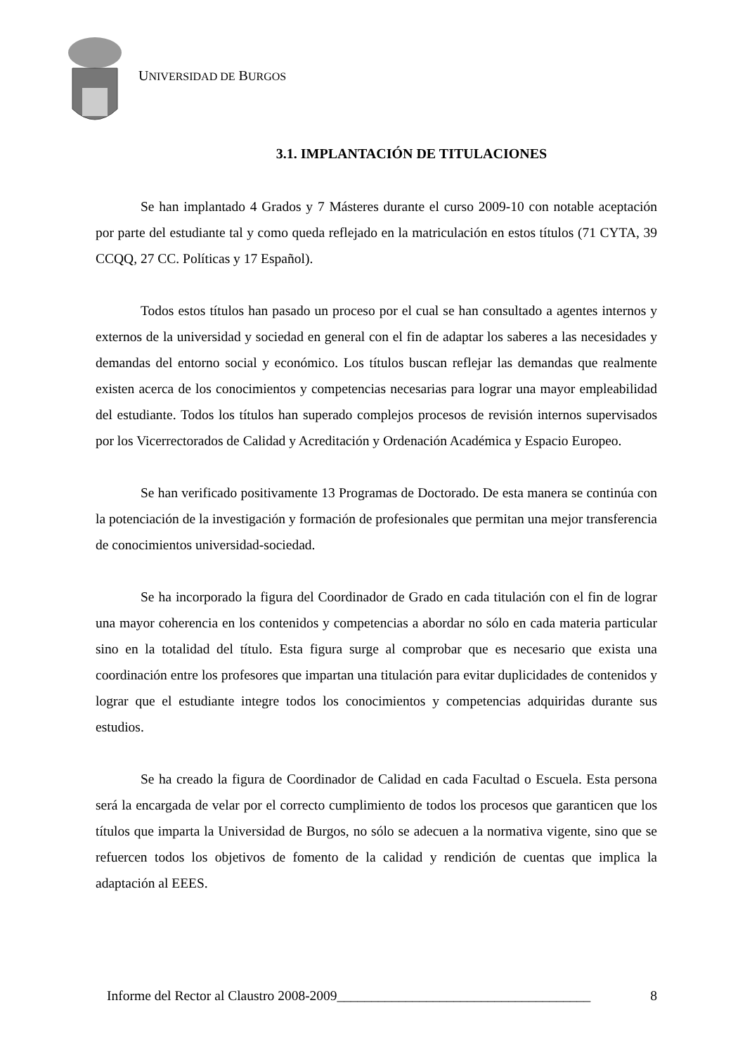UNIVERSIDAD DE BURGOS
3.1. IMPLANTACIÓN DE TITULACIONES
Se han implantado 4 Grados y 7 Másteres durante el curso 2009-10 con notable aceptación por parte del estudiante tal y como queda reflejado en la matriculación en estos títulos (71 CYTA, 39 CCQQ, 27 CC. Políticas y 17 Español).
Todos estos títulos han pasado un proceso por el cual se han consultado a agentes internos y externos de la universidad y sociedad en general con el fin de adaptar los saberes a las necesidades y demandas del entorno social y económico. Los títulos buscan reflejar las demandas que realmente existen acerca de los conocimientos y competencias necesarias para lograr una mayor empleabilidad del estudiante. Todos los títulos han superado complejos procesos de revisión internos supervisados por los Vicerrectorados de Calidad y Acreditación y Ordenación Académica y Espacio Europeo.
Se han verificado positivamente 13 Programas de Doctorado. De esta manera se continúa con la potenciación de la investigación y formación de profesionales que permitan una mejor transferencia de conocimientos universidad-sociedad.
Se ha incorporado la figura del Coordinador de Grado en cada titulación con el fin de lograr una mayor coherencia en los contenidos y competencias a abordar no sólo en cada materia particular sino en la totalidad del título. Esta figura surge al comprobar que es necesario que exista una coordinación entre los profesores que impartan una titulación para evitar duplicidades de contenidos y lograr que el estudiante integre todos los conocimientos y competencias adquiridas durante sus estudios.
Se ha creado la figura de Coordinador de Calidad en cada Facultad o Escuela. Esta persona será la encargada de velar por el correcto cumplimiento de todos los procesos que garanticen que los títulos que imparta la Universidad de Burgos, no sólo se adecuen a la normativa vigente, sino que se refuercen todos los objetivos de fomento de la calidad y rendición de cuentas que implica la adaptación al EEES.
Informe del Rector al Claustro 2008-2009_____________________________________ 8